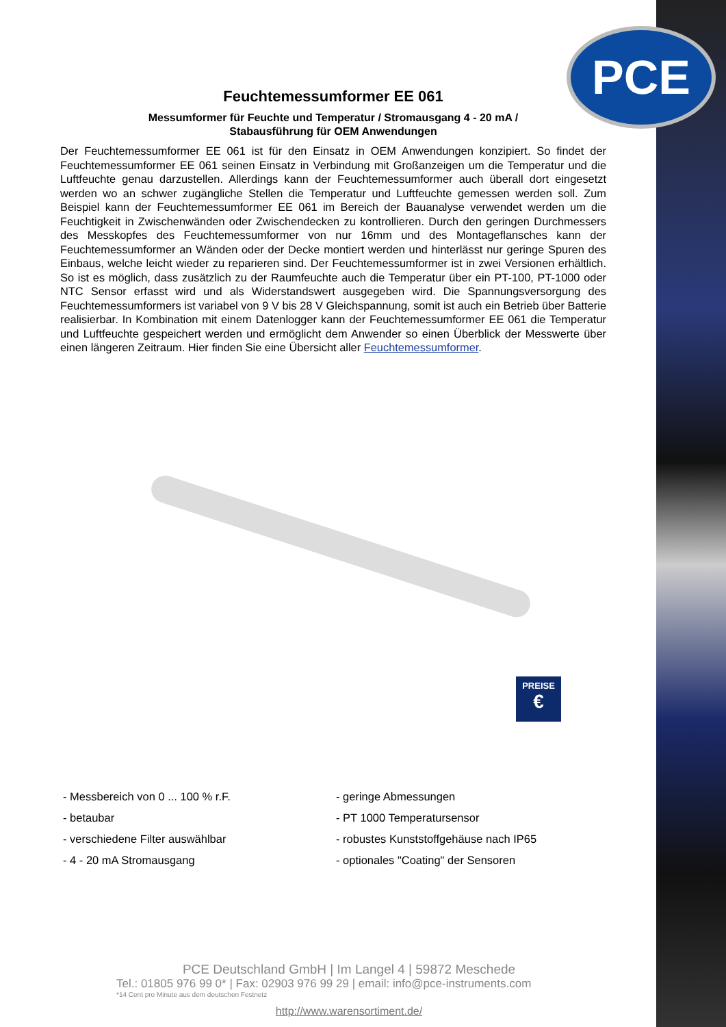PCE
Feuchtemessumformer EE 061
Messumformer für Feuchte und Temperatur / Stromausgang 4 - 20 mA /
Stabausführung für OEM Anwendungen
Der Feuchtemessumformer EE 061 ist für den Einsatz in OEM Anwendungen konzipiert. So findet der Feuchtemessumformer EE 061 seinen Einsatz in Verbindung mit Großanzeigen um die Temperatur und die Luftfeuchte genau darzustellen. Allerdings kann der Feuchtemessumformer auch überall dort eingesetzt werden wo an schwer zugängliche Stellen die Temperatur und Luftfeuchte gemessen werden soll. Zum Beispiel kann der Feuchtemessumformer EE 061 im Bereich der Bauanalyse verwendet werden um die Feuchtigkeit in Zwischenwänden oder Zwischendecken zu kontrollieren. Durch den geringen Durchmessers des Messkopfes des Feuchtemessumformer von nur 16mm und des Montageflansches kann der Feuchtemessumformer an Wänden oder der Decke montiert werden und hinterlässt nur geringe Spuren des Einbaus, welche leicht wieder zu reparieren sind. Der Feuchtemessumformer ist in zwei Versionen erhältlich. So ist es möglich, dass zusätzlich zu der Raumfeuchte auch die Temperatur über ein PT-100, PT-1000 oder NTC Sensor erfasst wird und als Widerstandswert ausgegeben wird. Die Spannungsversorgung des Feuchtemessumformers ist variabel von 9 V bis 28 V Gleichspannung, somit ist auch ein Betrieb über Batterie realisierbar. In Kombination mit einem Datenlogger kann der Feuchtemessumformer EE 061 die Temperatur und Luftfeuchte gespeichert werden und ermöglicht dem Anwender so einen Überblick der Messwerte über einen längeren Zeitraum. Hier finden Sie eine Übersicht aller Feuchtemessumformer.
PREISE
€
- Messbereich von 0 ... 100 % r.F.
- betaubar
- verschiedene Filter auswählbar
- 4 - 20 mA Stromausgang
- geringe Abmessungen
- PT 1000 Temperatursensor
- robustes Kunststoffgehäuse nach IP65
- optionales "Coating" der Sensoren
PCE Deutschland GmbH | Im Langel 4 | 59872 Meschede
Tel.: 01805 976 99 0* | Fax: 02903 976 99 29 | email: info@pce-instruments.com
*14 Cent pro Minute aus dem deutschen Festnetz
http://www.warensortiment.de/